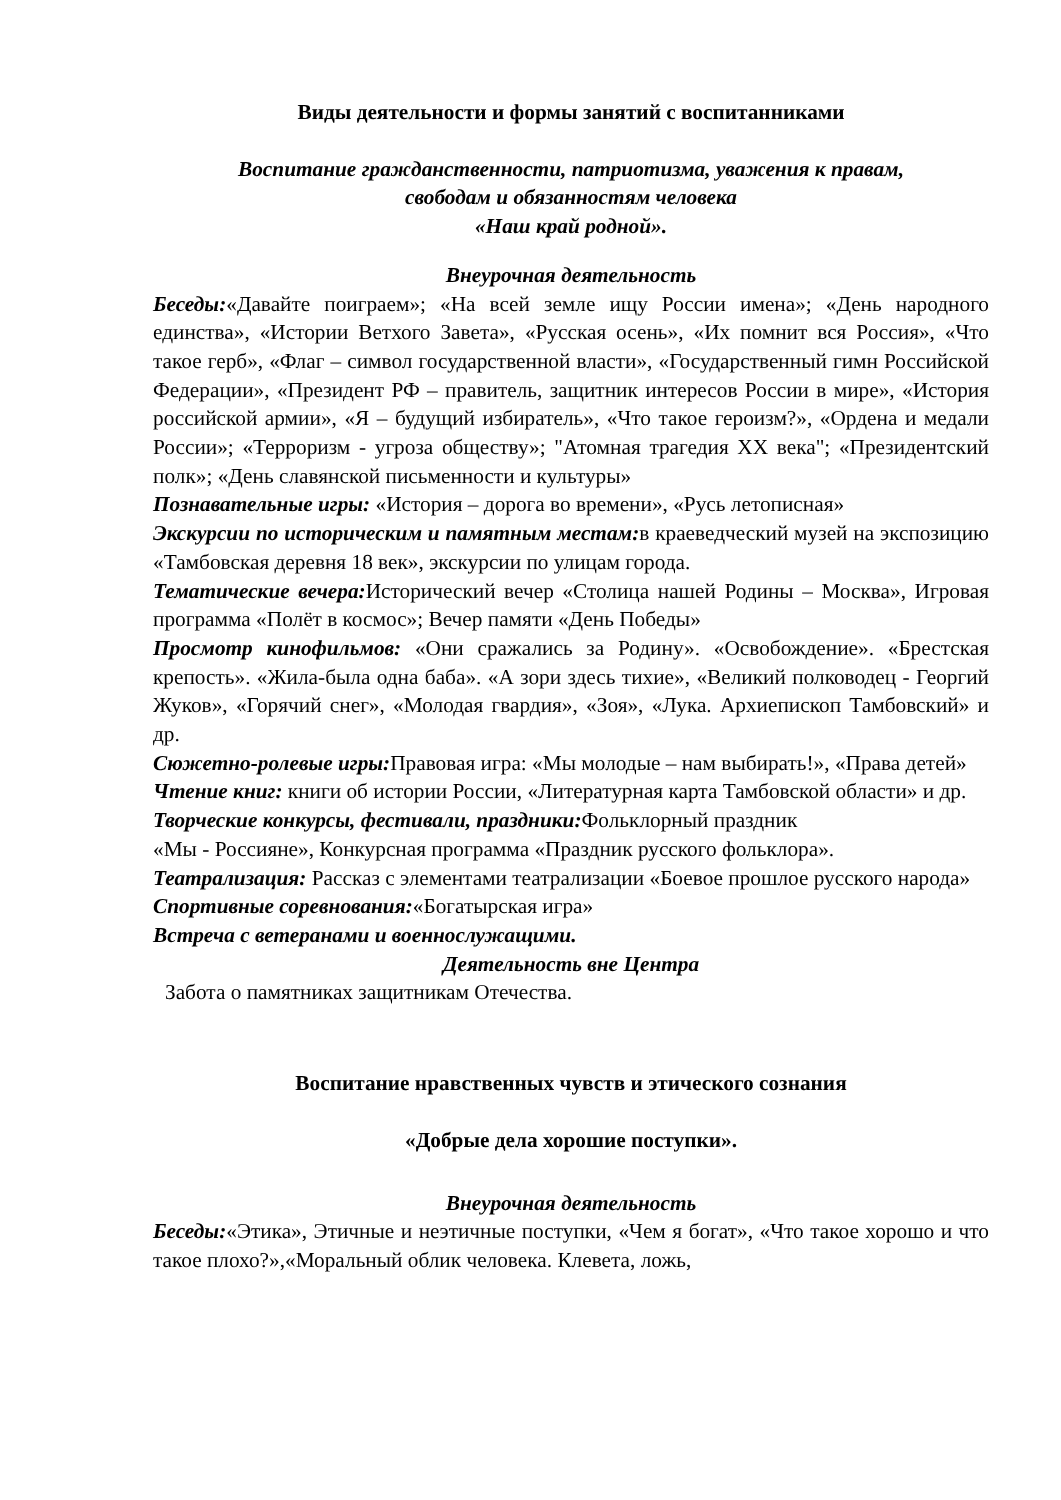Виды деятельности и формы занятий с воспитанниками
Воспитание гражданственности, патриотизма, уважения к правам,
свободам и обязанностям человека
«Наш край родной».
Внеурочная деятельность
Беседы:«Давайте поиграем»; «На всей земле ищу России имена»; «День народного единства», «Истории Ветхого Завета», «Русская осень», «Их помнит вся Россия», «Что такое герб», «Флаг – символ государственной власти», «Государственный гимн Российской Федерации», «Президент РФ – правитель, защитник интересов России в мире», «История российской армии», «Я – будущий избиратель», «Что такое героизм?», «Ордена и медали России»; «Терроризм - угроза обществу»; "Атомная трагедия XX века"; «Президентский полк»; «День славянской письменности и культуры»
Познавательные игры: «История – дорога во времени», «Русь летописная»
Экскурсии по историческим и памятным местам: в краеведческий музей на экспозицию «Тамбовская деревня 18 век», экскурсии по улицам города.
Тематические вечера: Исторический вечер «Столица нашей Родины – Москва», Игровая программа «Полёт в космос»; Вечер памяти «День Победы»
Просмотр кинофильмов: «Они сражались за Родину». «Освобождение». «Брестская крепость». «Жила-была одна баба». «А зори здесь тихие», «Великий полководец - Георгий Жуков», «Горячий снег», «Молодая гвардия», «Зоя», «Лука. Архиепископ Тамбовский» и др.
Сюжетно-ролевые игры: Правовая игра: «Мы молодые – нам выбирать!», «Права детей»
Чтение книг: книги об истории России, «Литературная карта Тамбовской области» и др.
Творческие конкурсы, фестивали, праздники: Фольклорный праздник
«Мы - Россияне», Конкурсная программа «Праздник русского фольклора».
Театрализация: Рассказ с элементами театрализации «Боевое прошлое русского народа»
Спортивные соревнования:«Богатырская игра»
Встреча с ветеранами и военнослужащими.
Деятельность вне Центра
Забота о памятниках защитникам Отечества.
Воспитание нравственных чувств и этического сознания
«Добрые дела хорошие поступки».
Внеурочная деятельность
Беседы:«Этика», Этичные и неэтичные поступки, «Чем я богат», «Что такое хорошо и что такое плохо?»,«Моральный облик человека. Клевета, ложь,